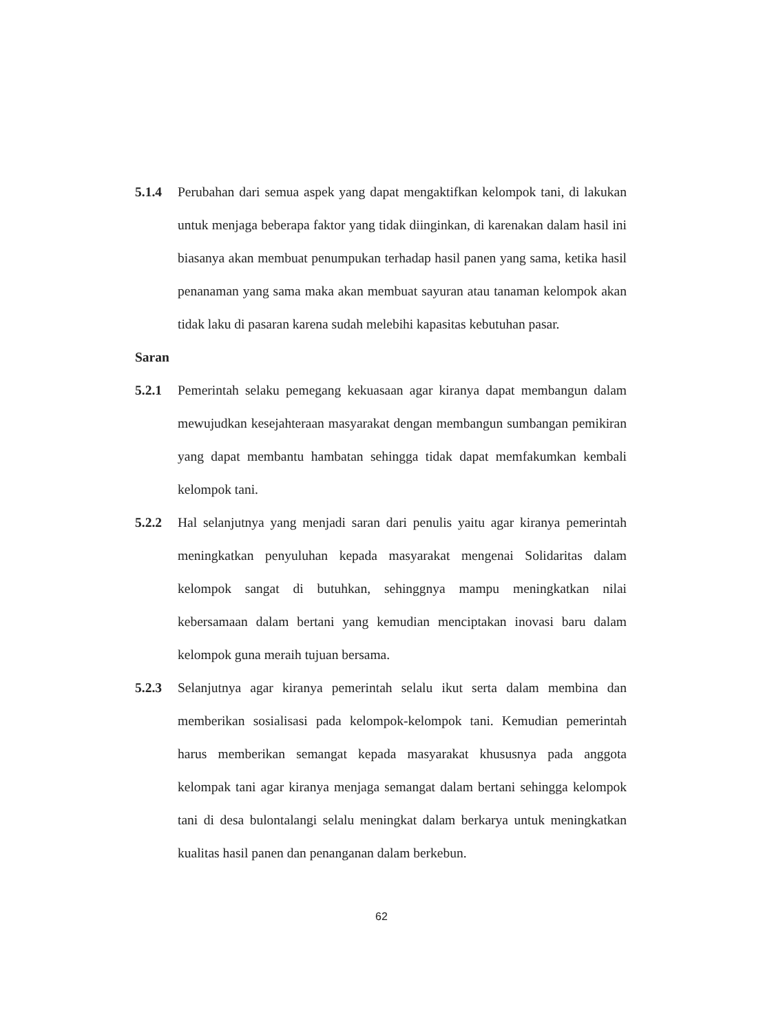5.1.4 Perubahan dari semua aspek yang dapat mengaktifkan kelompok tani, di lakukan untuk menjaga beberapa faktor yang tidak diinginkan, di karenakan dalam hasil ini biasanya akan membuat penumpukan terhadap hasil panen yang sama, ketika hasil penanaman yang sama maka akan membuat sayuran atau tanaman kelompok akan tidak laku di pasaran karena sudah melebihi kapasitas kebutuhan pasar.
Saran
5.2.1 Pemerintah selaku pemegang kekuasaan agar kiranya dapat membangun dalam mewujudkan kesejahteraan masyarakat dengan membangun sumbangan pemikiran yang dapat membantu hambatan sehingga tidak dapat memfakumkan kembali kelompok tani.
5.2.2 Hal selanjutnya yang menjadi saran dari penulis yaitu agar kiranya pemerintah meningkatkan penyuluhan kepada masyarakat mengenai Solidaritas dalam kelompok sangat di butuhkan, sehinggnya mampu meningkatkan nilai kebersamaan dalam bertani yang kemudian menciptakan inovasi baru dalam kelompok guna meraih tujuan bersama.
5.2.3 Selanjutnya agar kiranya pemerintah selalu ikut serta dalam membina dan memberikan sosialisasi pada kelompok-kelompok tani. Kemudian pemerintah harus memberikan semangat kepada masyarakat khususnya pada anggota kelompak tani agar kiranya menjaga semangat dalam bertani sehingga kelompok tani di desa bulontalangi selalu meningkat dalam berkarya untuk meningkatkan kualitas hasil panen dan penanganan dalam berkebun.
62